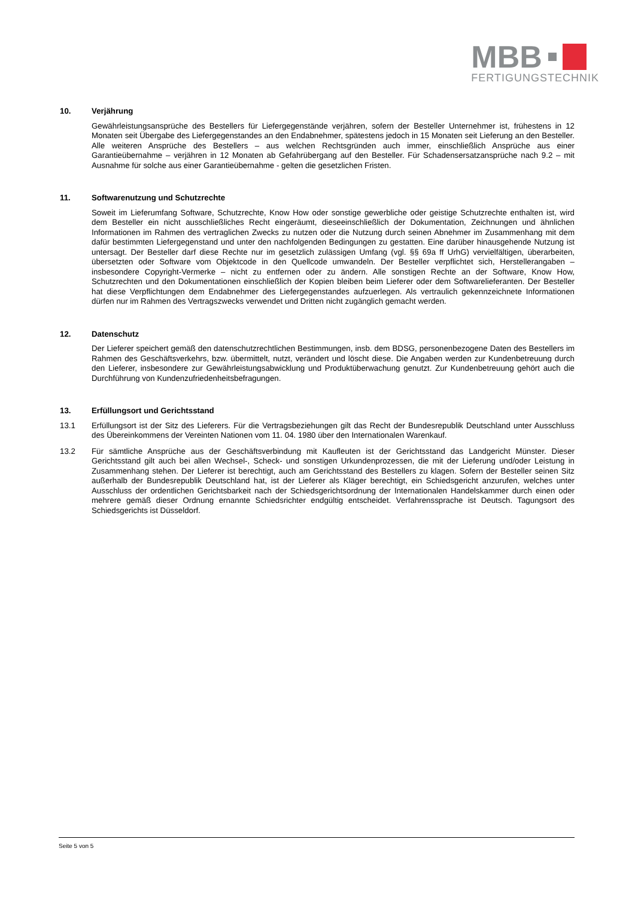MBB
FERTIGUNGSTECHNIK
10. Verjährung
Gewährleistungsansprüche des Bestellers für Liefergegenstände verjähren, sofern der Besteller Unternehmer ist, frühestens in 12 Monaten seit Übergabe des Liefergegenstandes an den Endabnehmer, spätestens jedoch in 15 Monaten seit Lieferung an den Besteller. Alle weiteren Ansprüche des Bestellers – aus welchen Rechtsgründen auch immer, einschließlich Ansprüche aus einer Garantieübernahme – verjähren in 12 Monaten ab Gefahrübergang auf den Besteller. Für Schadensersatzansprüche nach 9.2 – mit Ausnahme für solche aus einer Garantieübernahme - gelten die gesetzlichen Fristen.
11. Softwarenutzung und Schutzrechte
Soweit im Lieferumfang Software, Schutzrechte, Know How oder sonstige gewerbliche oder geistige Schutzrechte enthalten ist, wird dem Besteller ein nicht ausschließliches Recht eingeräumt, dieseeinschließlich der Dokumentation, Zeichnungen und ähnlichen Informationen im Rahmen des vertraglichen Zwecks zu nutzen oder die Nutzung durch seinen Abnehmer im Zusammenhang mit dem dafür bestimmten Liefergegenstand und unter den nachfolgenden Bedingungen zu gestatten. Eine darüber hinausgehende Nutzung ist untersagt. Der Besteller darf diese Rechte nur im gesetzlich zulässigen Umfang (vgl. §§ 69a ff UrhG) vervielfältigen, überarbeiten, übersetzten oder Software vom Objektcode in den Quellcode umwandeln. Der Besteller verpflichtet sich, Herstellerangaben – insbesondere Copyright-Vermerke – nicht zu entfernen oder zu ändern. Alle sonstigen Rechte an der Software, Know How, Schutzrechten und den Dokumentationen einschließlich der Kopien bleiben beim Lieferer oder dem Softwarelieferanten. Der Besteller hat diese Verpflichtungen dem Endabnehmer des Liefergegenstandes aufzuerlegen. Als vertraulich gekennzeichnete Informationen dürfen nur im Rahmen des Vertragszwecks verwendet und Dritten nicht zugänglich gemacht werden.
12. Datenschutz
Der Lieferer speichert gemäß den datenschutzrechtlichen Bestimmungen, insb. dem BDSG, personenbezogene Daten des Bestellers im Rahmen des Geschäftsverkehrs, bzw. übermittelt, nutzt, verändert und löscht diese. Die Angaben werden zur Kundenbetreuung durch den Lieferer, insbesondere zur Gewährleistungsabwicklung und Produktüberwachung genutzt. Zur Kundenbetreuung gehört auch die Durchführung von Kundenzufriedenheitsbefragungen.
13. Erfüllungsort und Gerichtsstand
13.1 Erfüllungsort ist der Sitz des Lieferers. Für die Vertragsbeziehungen gilt das Recht der Bundesrepublik Deutschland unter Ausschluss des Übereinkommens der Vereinten Nationen vom 11. 04. 1980 über den Internationalen Warenkauf.
13.2 Für sämtliche Ansprüche aus der Geschäftsverbindung mit Kaufleuten ist der Gerichtsstand das Landgericht Münster. Dieser Gerichtsstand gilt auch bei allen Wechsel-, Scheck- und sonstigen Urkundenprozessen, die mit der Lieferung und/oder Leistung in Zusammenhang stehen. Der Lieferer ist berechtigt, auch am Gerichtsstand des Bestellers zu klagen. Sofern der Besteller seinen Sitz außerhalb der Bundesrepublik Deutschland hat, ist der Lieferer als Kläger berechtigt, ein Schiedsgericht anzurufen, welches unter Ausschluss der ordentlichen Gerichtsbarkeit nach der Schiedsgerichtsordnung der Internationalen Handelskammer durch einen oder mehrere gemäß dieser Ordnung ernannte Schiedsrichter endgültig entscheidet. Verfahrenssprache ist Deutsch. Tagungsort des Schiedsgerichts ist Düsseldorf.
Seite 5 von 5